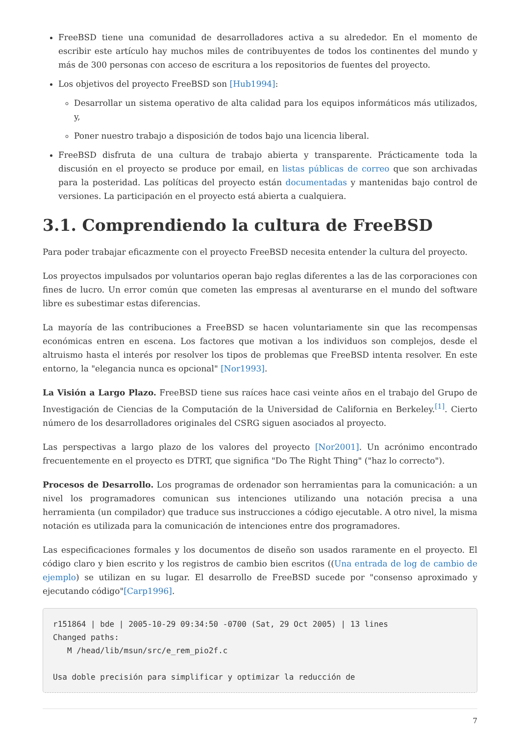FreeBSD tiene una comunidad de desarrolladores activa a su alrededor. En el momento de escribir este artículo hay muchos miles de contribuyentes de todos los continentes del mundo y más de 300 personas con acceso de escritura a los repositorios de fuentes del proyecto.
Los objetivos del proyecto FreeBSD son [Hub1994]:
Desarrollar un sistema operativo de alta calidad para los equipos informáticos más utilizados, y,
Poner nuestro trabajo a disposición de todos bajo una licencia liberal.
FreeBSD disfruta de una cultura de trabajo abierta y transparente. Prácticamente toda la discusión en el proyecto se produce por email, en listas públicas de correo que son archivadas para la posteridad. Las políticas del proyecto están documentadas y mantenidas bajo control de versiones. La participación en el proyecto está abierta a cualquiera.
3.1. Comprendiendo la cultura de FreeBSD
Para poder trabajar eficazmente con el proyecto FreeBSD necesita entender la cultura del proyecto.
Los proyectos impulsados por voluntarios operan bajo reglas diferentes a las de las corporaciones con fines de lucro. Un error común que cometen las empresas al aventurarse en el mundo del software libre es subestimar estas diferencias.
La mayoría de las contribuciones a FreeBSD se hacen voluntariamente sin que las recompensas económicas entren en escena. Los factores que motivan a los individuos son complejos, desde el altruismo hasta el interés por resolver los tipos de problemas que FreeBSD intenta resolver. En este entorno, la "elegancia nunca es opcional" [Nor1993].
La Visión a Largo Plazo. FreeBSD tiene sus raíces hace casi veinte años en el trabajo del Grupo de Investigación de Ciencias de la Computación de la Universidad de California en Berkeley.<sup>[1]</sup>. Cierto número de los desarrolladores originales del CSRG siguen asociados al proyecto.
Las perspectivas a largo plazo de los valores del proyecto [Nor2001]. Un acrónimo encontrado frecuentemente en el proyecto es DTRT, que significa "Do The Right Thing" ("haz lo correcto").
Procesos de Desarrollo. Los programas de ordenador son herramientas para la comunicación: a un nivel los programadores comunican sus intenciones utilizando una notación precisa a una herramienta (un compilador) que traduce sus instrucciones a código ejecutable. A otro nivel, la misma notación es utilizada para la comunicación de intenciones entre dos programadores.
Las especificaciones formales y los documentos de diseño son usados raramente en el proyecto. El código claro y bien escrito y los registros de cambio bien escritos ((Una entrada de log de cambio de ejemplo) se utilizan en su lugar. El desarrollo de FreeBSD sucede por "consenso aproximado y ejecutando código"[Carp1996].
r151864 | bde | 2005-10-29 09:34:50 -0700 (Sat, 29 Oct 2005) | 13 lines
Changed paths:
   M /head/lib/msun/src/e_rem_pio2f.c

Usa doble precisión para simplificar y optimizar la reducción de
7